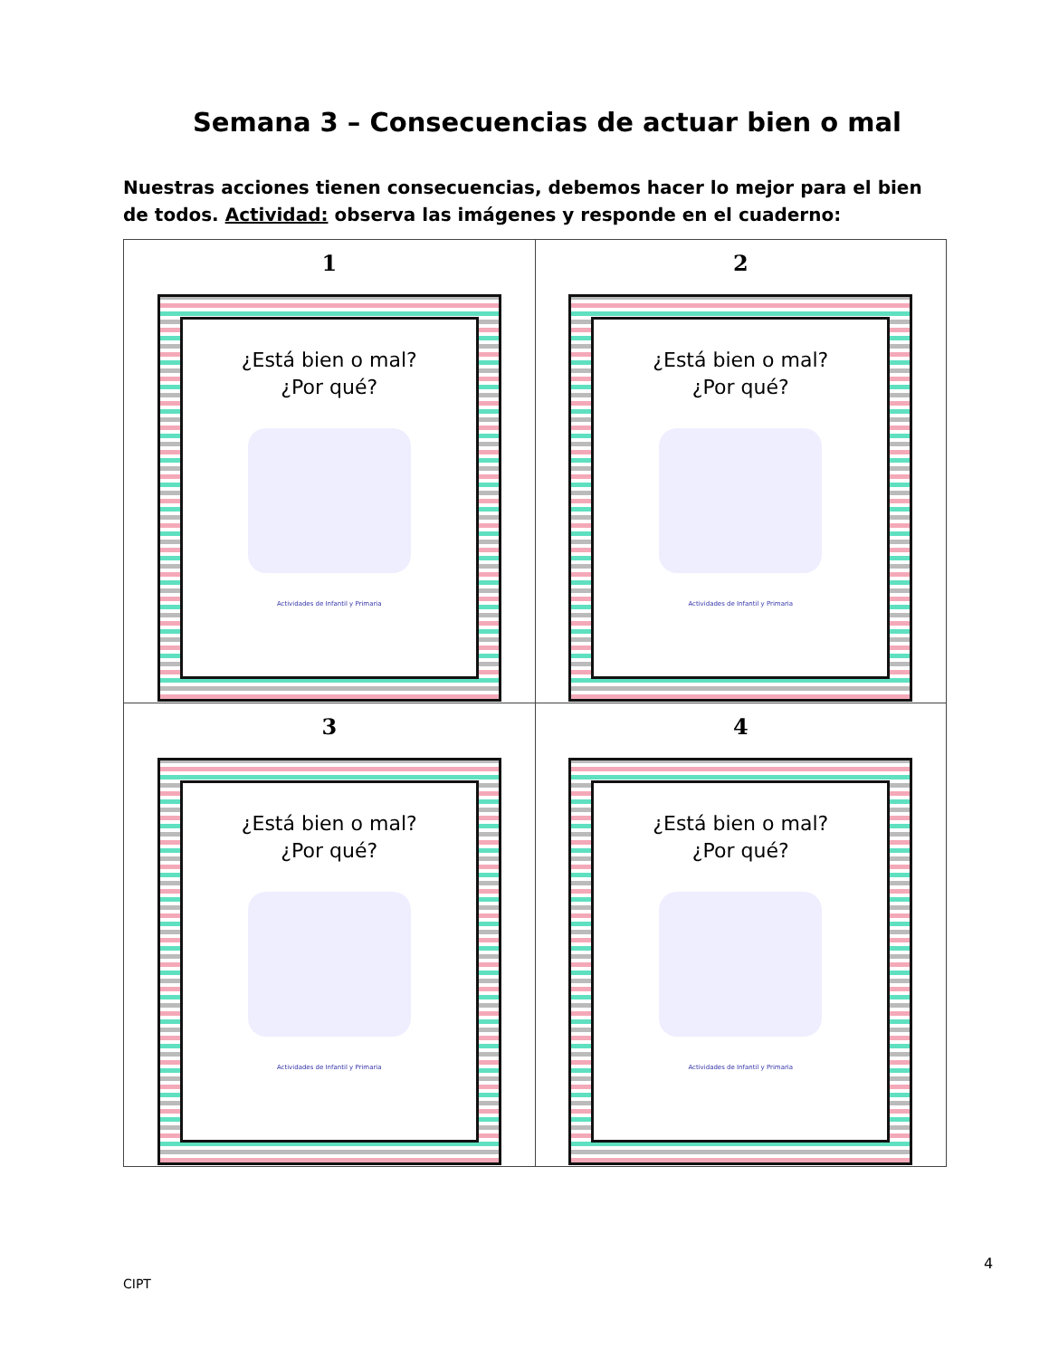Semana 3 – Consecuencias de actuar bien o mal
Nuestras acciones tienen consecuencias, debemos hacer lo mejor para el bien de todos. Actividad: observa las imágenes y responde en el cuaderno:
| 1 ¿Está bien o mal? ¿Por qué? Actividades de Infantil y Primaria | 2 ¿Está bien o mal? ¿Por qué? Actividades de Infantil y Primaria |
| 3 ¿Está bien o mal? ¿Por qué? Actividades de Infantil y Primaria | 4 ¿Está bien o mal? ¿Por qué? Actividades de Infantil y Primaria |
4
CIPT